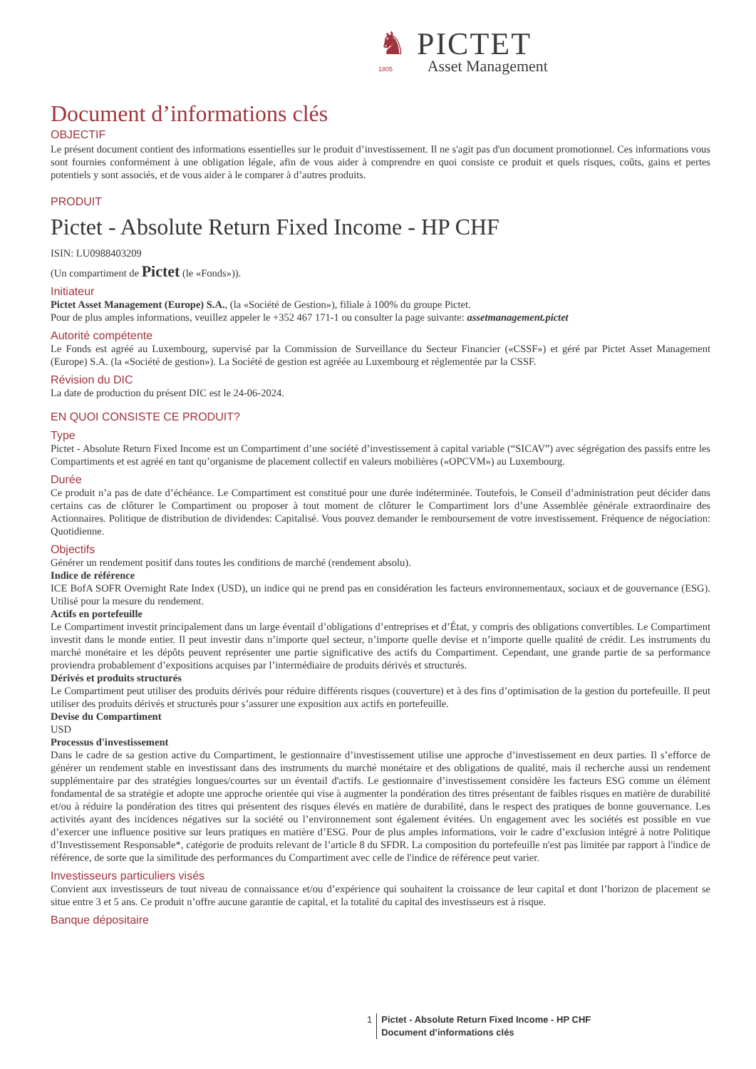♞ PICTET
1805 Asset Management
Document d’informations clés
OBJECTIF
Le présent document contient des informations essentielles sur le produit d’investissement. Il ne s'agit pas d'un document promotionnel. Ces informations vous sont fournies conformément à une obligation légale, afin de vous aider à comprendre en quoi consiste ce produit et quels risques, coûts, gains et pertes potentiels y sont associés, et de vous aider à le comparer à d’autres produits.
PRODUIT
Pictet - Absolute Return Fixed Income - HP CHF
ISIN: LU0988403209
(Un compartiment de Pictet (le «Fonds»)).
Initiateur
Pictet Asset Management (Europe) S.A., (la «Société de Gestion»), filiale à 100% du groupe Pictet.
Pour de plus amples informations, veuillez appeler le +352 467 171-1 ou consulter la page suivante: assetmanagement.pictet
Autorité compétente
Le Fonds est agréé au Luxembourg, supervisé par la Commission de Surveillance du Secteur Financier («CSSF») et géré par Pictet Asset Management (Europe) S.A. (la «Société de gestion»). La Société de gestion est agréée au Luxembourg et réglementée par la CSSF.
Révision du DIC
La date de production du présent DIC est le 24-06-2024.
EN QUOI CONSISTE CE PRODUIT?
Type
Pictet - Absolute Return Fixed Income est un Compartiment d’une société d’investissement à capital variable (“SICAV”) avec ségrégation des passifs entre les Compartiments et est agréé en tant qu’organisme de placement collectif en valeurs mobilières («OPCVM») au Luxembourg.
Durée
Ce produit n’a pas de date d’échéance. Le Compartiment est constitué pour une durée indéterminée. Toutefois, le Conseil d’administration peut décider dans certains cas de clôturer le Compartiment ou proposer à tout moment de clôturer le Compartiment lors d’une Assemblée générale extraordinaire des Actionnaires. Politique de distribution de dividendes: Capitalisé. Vous pouvez demander le remboursement de votre investissement. Fréquence de négociation: Quotidienne.
Objectifs
Générer un rendement positif dans toutes les conditions de marché (rendement absolu).
Indice de référence
ICE BofA SOFR Overnight Rate Index (USD), un indice qui ne prend pas en considération les facteurs environnementaux, sociaux et de gouvernance (ESG). Utilisé pour la mesure du rendement.
Actifs en portefeuille
Le Compartiment investit principalement dans un large éventail d’obligations d’entreprises et d’État, y compris des obligations convertibles. Le Compartiment investit dans le monde entier. Il peut investir dans n’importe quel secteur, n’importe quelle devise et n’importe quelle qualité de crédit. Les instruments du marché monétaire et les dépôts peuvent représenter une partie significative des actifs du Compartiment. Cependant, une grande partie de sa performance proviendra probablement d’expositions acquises par l’intermédiaire de produits dérivés et structurés.
Dérivés et produits structurés
Le Compartiment peut utiliser des produits dérivés pour réduire différents risques (couverture) et à des fins d’optimisation de la gestion du portefeuille. Il peut utiliser des produits dérivés et structurés pour s’assurer une exposition aux actifs en portefeuille.
Devise du Compartiment
USD
Processus d'investissement
Dans le cadre de sa gestion active du Compartiment, le gestionnaire d’investissement utilise une approche d’investissement en deux parties. Il s’efforce de générer un rendement stable en investissant dans des instruments du marché monétaire et des obligations de qualité, mais il recherche aussi un rendement supplémentaire par des stratégies longues/courtes sur un éventail d'actifs. Le gestionnaire d’investissement considère les facteurs ESG comme un élément fondamental de sa stratégie et adopte une approche orientée qui vise à augmenter la pondération des titres présentant de faibles risques en matière de durabilité et/ou à réduire la pondération des titres qui présentent des risques élevés en matière de durabilité, dans le respect des pratiques de bonne gouvernance. Les activités ayant des incidences négatives sur la société ou l’environnement sont également évitées. Un engagement avec les sociétés est possible en vue d’exercer une influence positive sur leurs pratiques en matière d’ESG. Pour de plus amples informations, voir le cadre d’exclusion intégré à notre Politique d’Investissement Responsable*, catégorie de produits relevant de l’article 8 du SFDR. La composition du portefeuille n'est pas limitée par rapport à l'indice de référence, de sorte que la similitude des performances du Compartiment avec celle de l'indice de référence peut varier.
Investisseurs particuliers visés
Convient aux investisseurs de tout niveau de connaissance et/ou d’expérience qui souhaitent la croissance de leur capital et dont l’horizon de placement se situe entre 3 et 5 ans. Ce produit n’offre aucune garantie de capital, et la totalité du capital des investisseurs est à risque.
Banque dépositaire
1 Pictet - Absolute Return Fixed Income - HP CHF
Document d’informations clés